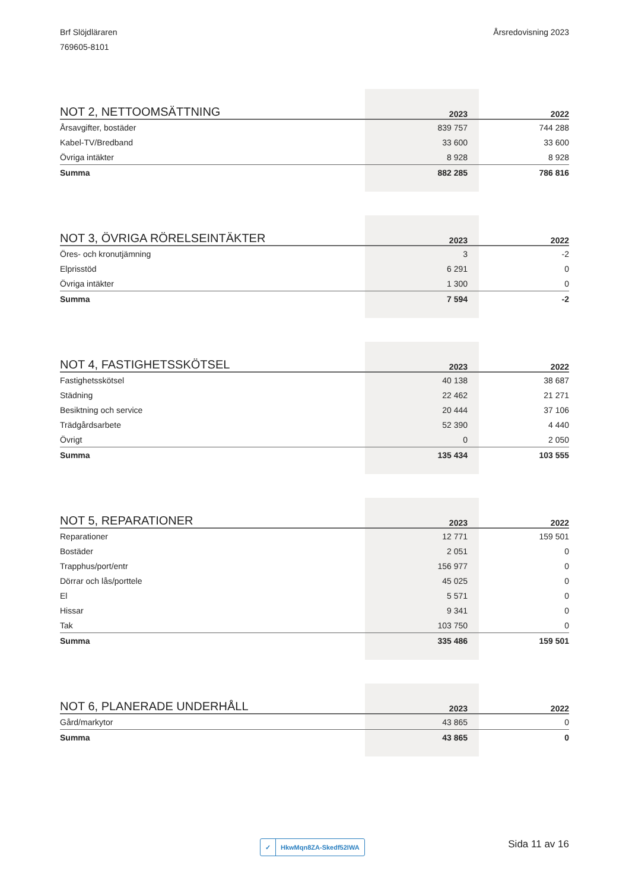Brf Slöjdläraren
769605-8101
Årsredovisning 2023
| NOT 2, NETTOOMSÄTTNING | 2023 | 2022 |
| --- | --- | --- |
| Årsavgifter, bostäder | 839 757 | 744 288 |
| Kabel-TV/Bredband | 33 600 | 33 600 |
| Övriga intäkter | 8 928 | 8 928 |
| Summa | 882 285 | 786 816 |
| NOT 3, ÖVRIGA RÖRELSEINTÄKTER | 2023 | 2022 |
| --- | --- | --- |
| Öres- och kronutjämning | 3 | -2 |
| Elprisstöd | 6 291 | 0 |
| Övriga intäkter | 1 300 | 0 |
| Summa | 7 594 | -2 |
| NOT 4, FASTIGHETSSKÖTSEL | 2023 | 2022 |
| --- | --- | --- |
| Fastighetsskötsel | 40 138 | 38 687 |
| Städning | 22 462 | 21 271 |
| Besiktning och service | 20 444 | 37 106 |
| Trädgårdsarbete | 52 390 | 4 440 |
| Övrigt | 0 | 2 050 |
| Summa | 135 434 | 103 555 |
| NOT 5, REPARATIONER | 2023 | 2022 |
| --- | --- | --- |
| Reparationer | 12 771 | 159 501 |
| Bostäder | 2 051 | 0 |
| Trapphus/port/entr | 156 977 | 0 |
| Dörrar och lås/porttele | 45 025 | 0 |
| El | 5 571 | 0 |
| Hissar | 9 341 | 0 |
| Tak | 103 750 | 0 |
| Summa | 335 486 | 159 501 |
| NOT 6, PLANERADE UNDERHÅLL | 2023 | 2022 |
| --- | --- | --- |
| Gård/markytor | 43 865 | 0 |
| Summa | 43 865 | 0 |
✓ HkwMqn8ZA-Skedf52IWA
Sida 11 av 16